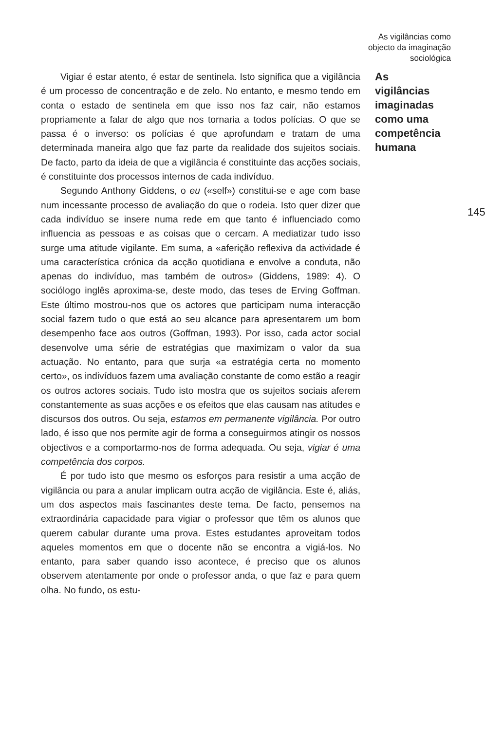As vigilâncias como
objecto da imaginação
sociológica
Vigiar é estar atento, é estar de sentinela. Isto significa que a vigilância é um processo de concentração e de zelo. No entanto, e mesmo tendo em conta o estado de sentinela em que isso nos faz cair, não estamos propriamente a falar de algo que nos tornaria a todos polícias. O que se passa é o inverso: os polícias é que aprofundam e tratam de uma determinada maneira algo que faz parte da realidade dos sujeitos sociais. De facto, parto da ideia de que a vigilância é constituinte das acções sociais, é constituinte dos processos internos de cada indivíduo.
Segundo Anthony Giddens, o eu («self») constitui-se e age com base num incessante processo de avaliação do que o rodeia. Isto quer dizer que cada indivíduo se insere numa rede em que tanto é influenciado como influencia as pessoas e as coisas que o cercam. A mediatizar tudo isso surge uma atitude vigilante. Em suma, a «aferição reflexiva da actividade é uma característica crónica da acção quotidiana e envolve a conduta, não apenas do indivíduo, mas também de outros» (Giddens, 1989: 4). O sociólogo inglês aproxima-se, deste modo, das teses de Erving Goffman. Este último mostrou-nos que os actores que participam numa interacção social fazem tudo o que está ao seu alcance para apresentarem um bom desempenho face aos outros (Goffman, 1993). Por isso, cada actor social desenvolve uma série de estratégias que maximizam o valor da sua actuação. No entanto, para que surja «a estratégia certa no momento certo», os indivíduos fazem uma avaliação constante de como estão a reagir os outros actores sociais. Tudo isto mostra que os sujeitos sociais aferem constantemente as suas acções e os efeitos que elas causam nas atitudes e discursos dos outros. Ou seja, estamos em permanente vigilância. Por outro lado, é isso que nos permite agir de forma a conseguirmos atingir os nossos objectivos e a comportarmo-nos de forma adequada. Ou seja, vigiar é uma competência dos corpos.
É por tudo isto que mesmo os esforços para resistir a uma acção de vigilância ou para a anular implicam outra acção de vigilância. Este é, aliás, um dos aspectos mais fascinantes deste tema. De facto, pensemos na extraordinária capacidade para vigiar o professor que têm os alunos que querem cabular durante uma prova. Estes estudantes aproveitam todos aqueles momentos em que o docente não se encontra a vigiá-los. No entanto, para saber quando isso acontece, é preciso que os alunos observem atentamente por onde o professor anda, o que faz e para quem olha. No fundo, os estu-
As
vigilâncias
imaginadas
como uma
competência
humana
145